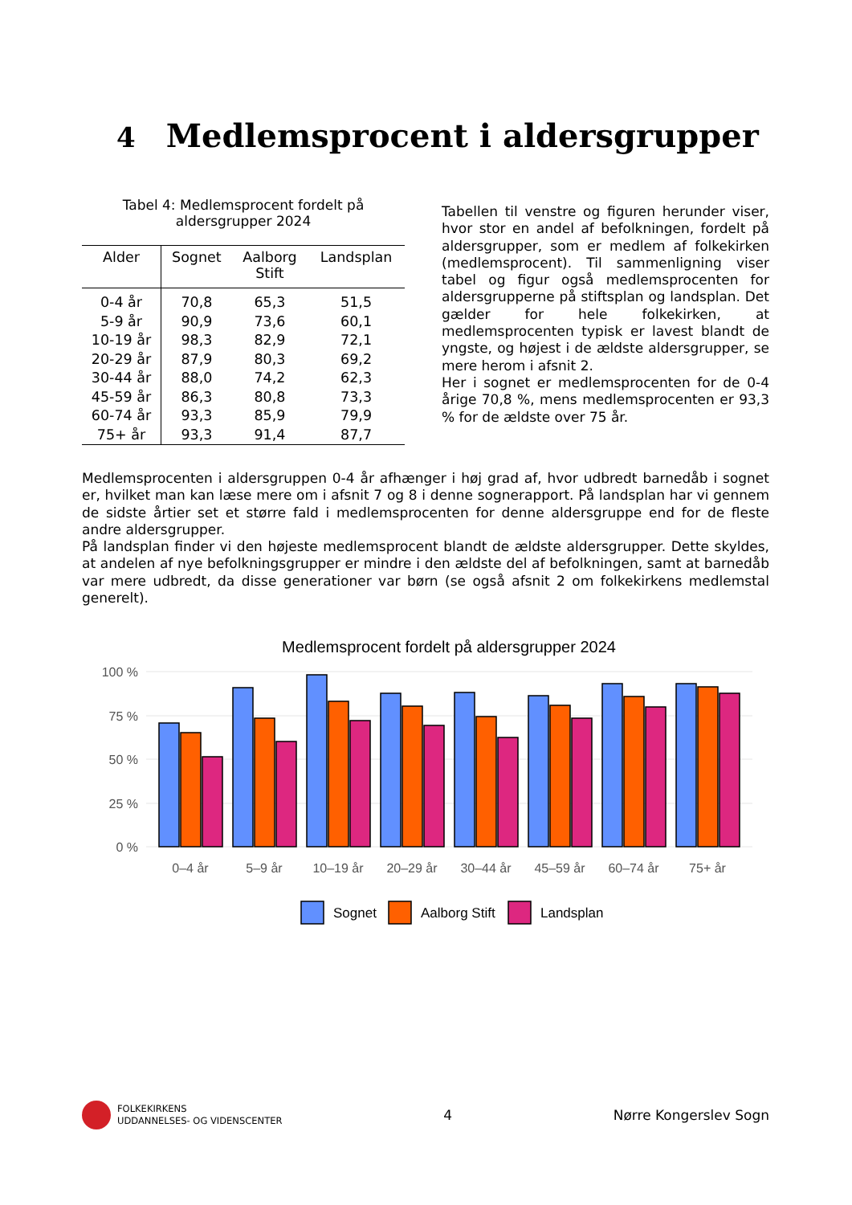4 Medlemsprocent i aldersgrupper
Tabel 4: Medlemsprocent fordelt på
aldersgrupper 2024
| Alder | Sognet | Aalborg Stift | Landsplan |
| --- | --- | --- | --- |
| 0-4 år | 70,8 | 65,3 | 51,5 |
| 5-9 år | 90,9 | 73,6 | 60,1 |
| 10-19 år | 98,3 | 82,9 | 72,1 |
| 20-29 år | 87,9 | 80,3 | 69,2 |
| 30-44 år | 88,0 | 74,2 | 62,3 |
| 45-59 år | 86,3 | 80,8 | 73,3 |
| 60-74 år | 93,3 | 85,9 | 79,9 |
| 75+ år | 93,3 | 91,4 | 87,7 |
Tabellen til venstre og figuren herunder viser, hvor stor en andel af befolkningen, fordelt på aldersgrupper, som er medlem af folkekirken (medlemsprocent). Til sammenligning viser tabel og figur også medlemsprocenten for aldersgrupperne på stiftsplan og landsplan. Det gælder for hele folkekirken, at medlemsprocenten typisk er lavest blandt de yngste, og højest i de ældste aldersgrupper, se mere herom i afsnit 2.
Her i sognet er medlemsprocenten for de 0-4 årige 70,8 %, mens medlemsprocenten er 93,3 % for de ældste over 75 år.
Medlemsprocenten i aldersgruppen 0-4 år afhænger i høj grad af, hvor udbredt barnedåb i sognet er, hvilket man kan læse mere om i afsnit 7 og 8 i denne sognerapport. På landsplan har vi gennem de sidste årtier set et større fald i medlemsprocenten for denne aldersgruppe end for de fleste andre aldersgrupper.
På landsplan finder vi den højeste medlemsprocent blandt de ældste aldersgrupper. Dette skyldes, at andelen af nye befolkningsgrupper er mindre i den ældste del af befolkningen, samt at barnedåb var mere udbredt, da disse generationer var børn (se også afsnit 2 om folkekirkens medlemstal generelt).
Medlemsprocent fordelt på aldersgrupper 2024
100 %
75 %
50 %
25 %
0 %
0–4 år
5–9 år
10–19 år
20–29 år
30–44 år
45–59 år
60–74 år
75+ år
Sognet
Aalborg Stift
Landsplan
FOLKEKIRKENS
UDDANNELSES- OG VIDENSCENTER
4 Nørre Kongerslev Sogn